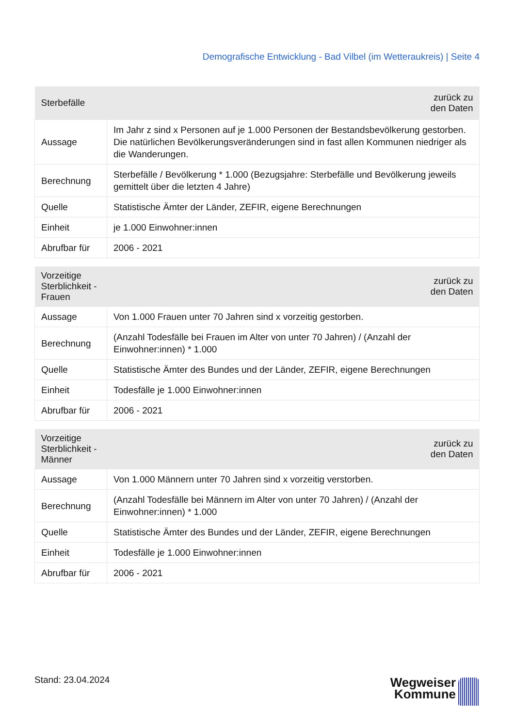Demografische Entwicklung - Bad Vilbel (im Wetteraukreis) | Seite 4
| Sterbefälle | zurück zu den Daten |
| --- | --- |
| Aussage | Im Jahr z sind x Personen auf je 1.000 Personen der Bestandsbevölkerung gestorben. Die natürlichen Bevölkerungsveränderungen sind in fast allen Kommunen niedriger als die Wanderungen. |
| Berechnung | Sterbefälle / Bevölkerung * 1.000 (Bezugsjahre: Sterbefälle und Bevölkerung jeweils gemittelt über die letzten 4 Jahre) |
| Quelle | Statistische Ämter der Länder, ZEFIR, eigene Berechnungen |
| Einheit | je 1.000 Einwohner:innen |
| Abrufbar für | 2006 - 2021 |
| Vorzeitige Sterblichkeit - Frauen | zurück zu den Daten |
| --- | --- |
| Aussage | Von 1.000 Frauen unter 70 Jahren sind x vorzeitig gestorben. |
| Berechnung | (Anzahl Todesfälle bei Frauen im Alter von unter 70 Jahren) / (Anzahl der Einwohner:innen) * 1.000 |
| Quelle | Statistische Ämter des Bundes und der Länder, ZEFIR, eigene Berechnungen |
| Einheit | Todesfälle je 1.000 Einwohner:innen |
| Abrufbar für | 2006 - 2021 |
| Vorzeitige Sterblichkeit - Männer | zurück zu den Daten |
| --- | --- |
| Aussage | Von 1.000 Männern unter 70 Jahren sind x vorzeitig verstorben. |
| Berechnung | (Anzahl Todesfälle bei Männern im Alter von unter 70 Jahren) / (Anzahl der Einwohner:innen) * 1.000 |
| Quelle | Statistische Ämter des Bundes und der Länder, ZEFIR, eigene Berechnungen |
| Einheit | Todesfälle je 1.000 Einwohner:innen |
| Abrufbar für | 2006 - 2021 |
Stand: 23.04.2024
Wegweiser
Kommune